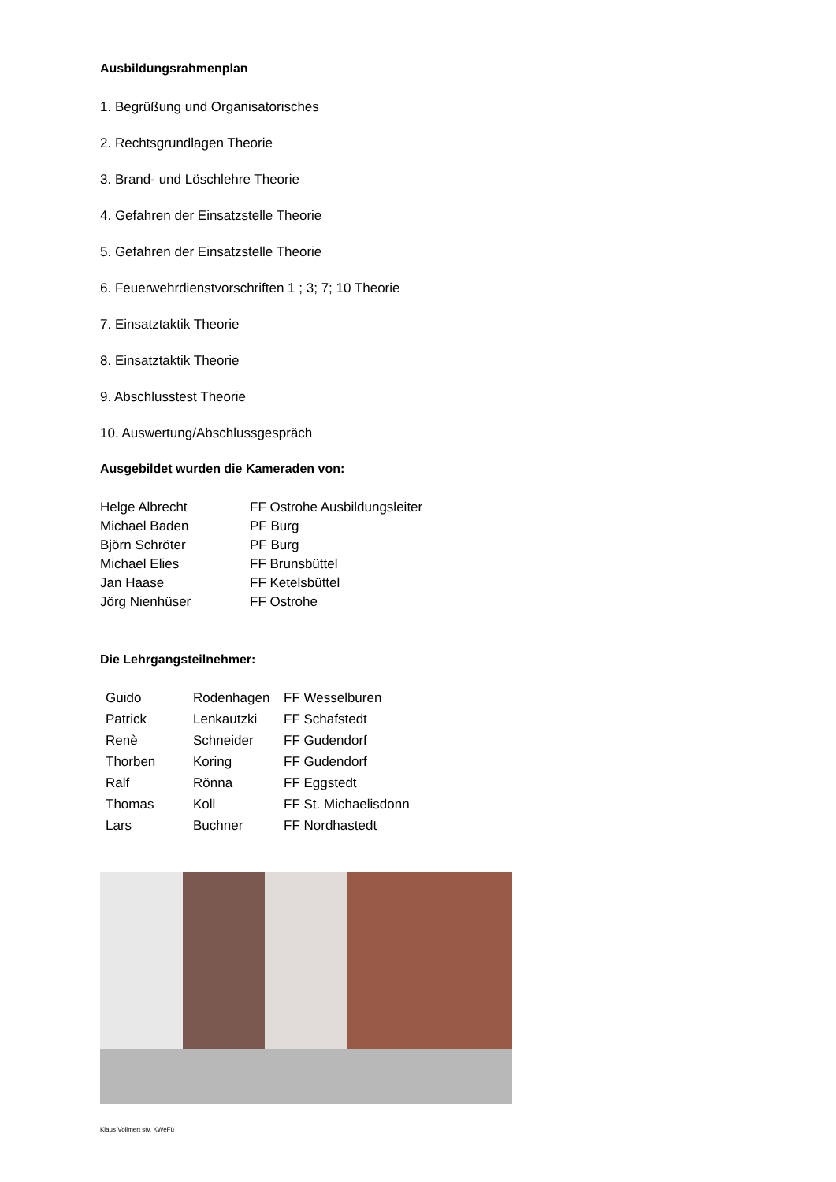Ausbildungsrahmenplan
1. Begrüßung und Organisatorisches
2. Rechtsgrundlagen Theorie
3. Brand- und Löschlehre Theorie
4. Gefahren der Einsatzstelle Theorie
5. Gefahren der Einsatzstelle Theorie
6. Feuerwehrdienstvorschriften 1 ; 3; 7; 10 Theorie
7. Einsatztaktik Theorie
8. Einsatztaktik Theorie
9. Abschlusstest Theorie
10. Auswertung/Abschlussgespräch
Ausgebildet wurden die Kameraden von:
| Helge Albrecht | FF Ostrohe Ausbildungsleiter |
| Michael Baden | PF Burg |
| Björn Schröter | PF Burg |
| Michael Elies | FF Brunsbüttel |
| Jan Haase | FF Ketelsbüttel |
| Jörg Nienhüser | FF Ostrohe |
Die Lehrgangsteilnehmer:
| Guido | Rodenhagen | FF Wesselburen |
| Patrick | Lenkautzki | FF Schafstedt |
| Renè | Schneider | FF Gudendorf |
| Thorben | Koring | FF Gudendorf |
| Ralf | Rönna | FF Eggstedt |
| Thomas | Koll | FF St. Michaelisdonn |
| Lars | Buchner | FF Nordhastedt |
Klaus Vollmert stv. KWeFü